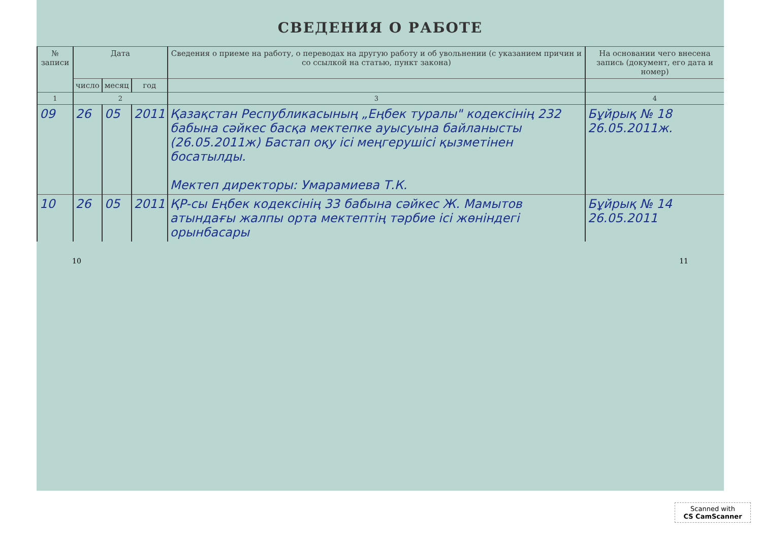СВЕДЕНИЯ О РАБОТЕ
| № записи | Дата | | | Сведения о приеме на работу, о переводах на другую работу и об увольнении (с указанием причин и со ссылкой на статью, пункт закона) | На основании чего внесена запись (документ, его дата и номер) |
| --- | --- | --- | --- | --- | --- |
| | число | месяц | год | | |
| 1 | 2 | | | 3 | 4 |
| 09 | 26 | 05 | 2011 | Қазақстан Республикасының „Еңбек туралы" кодексінің 232 бабына сәйкес басқа мектепке ауысуына байланысты (26.05.2011ж) Бастап оқу ісі меңгерушісі қызметінен босатылды. Мектеп директоры: Умарамиева Т.К. | Бұйрық № 18 26.05.2011ж. |
| 10 | 26 | 05 | 2011 | ҚР-сы Еңбек кодексінің 33 бабына сәйкес Ж. Мамытов атындағы жалпы орта мектептің тәрбие ісі жөніндегі орынбасары | Бұйрық № 14 26.05.2011 |
10 11
Scanned with
CS CamScanner